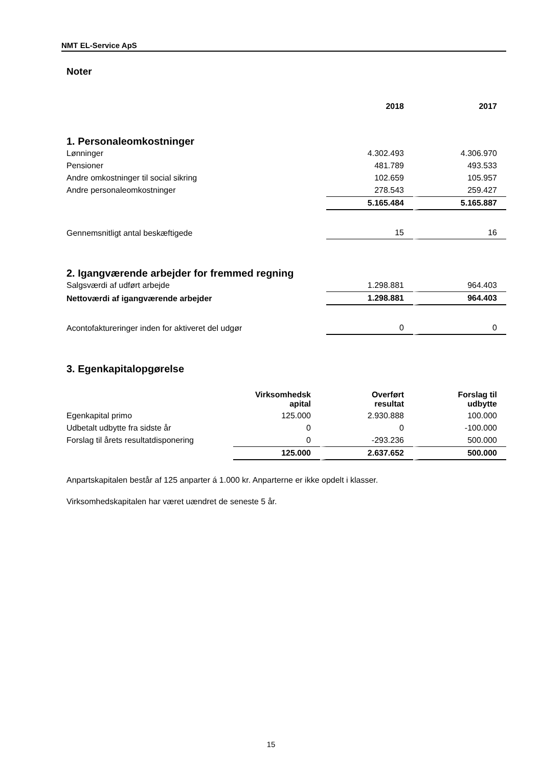NMT EL-Service ApS
Noter
| | 2018 | 2017 |
| --- | --- | --- |
1. Personaleomkostninger
| Lønninger | 4.302.493 | 4.306.970 |
| Pensioner | 481.789 | 493.533 |
| Andre omkostninger til social sikring | 102.659 | 105.957 |
| Andre personaleomkostninger | 278.543 | 259.427 |
| | 5.165.484 | 5.165.887 |
| Gennemsnitligt antal beskæftigede | 15 | 16 |
2. Igangværende arbejder for fremmed regning
| Salgsværdi af udført arbejde | 1.298.881 | 964.403 |
| Nettoværdi af igangværende arbejder | 1.298.881 | 964.403 |
| Acontofaktureringer inden for aktiveret del udgør | 0 | 0 |
3. Egenkapitalopgørelse
| | Virksomhedsk apital | Overført resultat | Forslag til udbytte |
| --- | --- | --- | --- |
| Egenkapital primo | 125.000 | 2.930.888 | 100.000 |
| Udbetalt udbytte fra sidste år | 0 | 0 | -100.000 |
| Forslag til årets resultatdisponering | 0 | -293.236 | 500.000 |
| | 125.000 | 2.637.652 | 500.000 |
Anpartskapitalen består af 125 anparter á 1.000 kr. Anparterne er ikke opdelt i klasser.
Virksomhedskapitalen har været uændret de seneste 5 år.
15